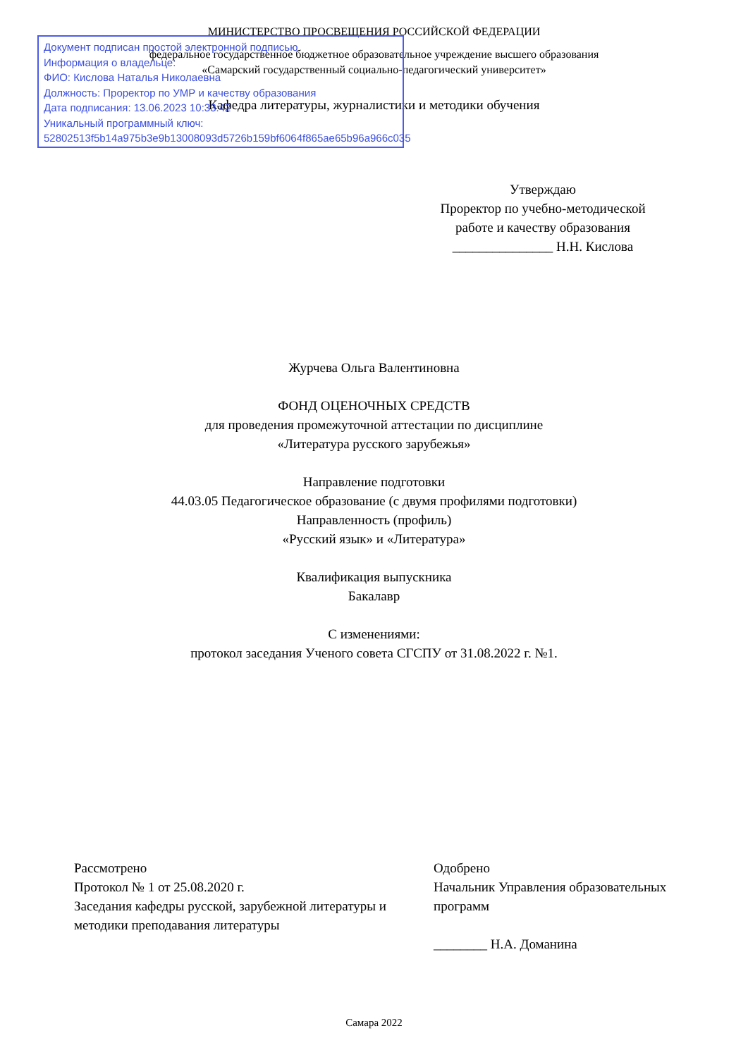МИНИСТЕРСТВО ПРОСВЕЩЕНИЯ РОССИЙСКОЙ ФЕДЕРАЦИИ
федеральное государственное бюджетное образовательное учреждение высшего образования
«Самарский государственный социально-педагогический университет»
Кафедра литературы, журналистики и методики обучения
Документ подписан простой электронной подписью
Информация о владельце:
ФИО: Кислова Наталья Николаевна
Должность: Проректор по УМР и качеству образования
Дата подписания: 13.06.2023 10:33:42
Уникальный программный ключ:
52802513f5b14a975b3e9b13008093d5726b159bf6064f865ae65b96a966c035
Утверждаю
Проректор по учебно-методической работе и качеству образования
_______________ Н.Н. Кислова
Журчева Ольга Валентиновна
ФОНД ОЦЕНОЧНЫХ СРЕДСТВ
для проведения промежуточной аттестации по дисциплине
«Литература русского зарубежья»
Направление подготовки
44.03.05 Педагогическое образование (с двумя профилями подготовки)
Направленность (профиль)
«Русский язык» и «Литература»
Квалификация выпускника
Бакалавр
С изменениями:
протокол заседания Ученого совета СГСПУ от 31.08.2022 г. №1.
Рассмотрено
Протокол № 1 от 25.08.2020 г.
Заседания кафедры русской, зарубежной литературы и методики преподавания литературы
Одобрено
Начальник Управления образовательных программ
________ Н.А. Доманина
Самара 2022